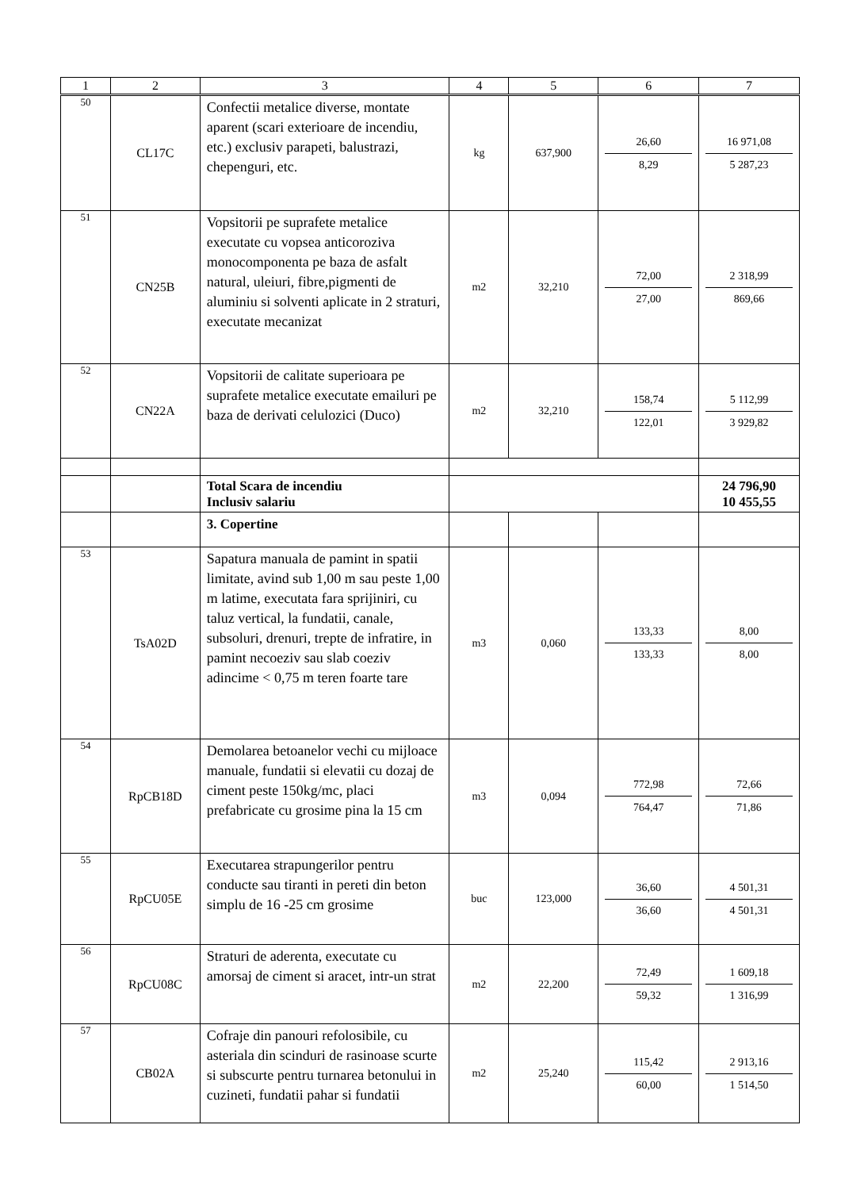| 1 | 2 | 3 | 4 | 5 | 6 | 7 |
| --- | --- | --- | --- | --- | --- | --- |
| 50 | CL17C | Confectii metalice diverse, montate aparent (scari exterioare de incendiu, etc.) exclusiv parapeti, balustrazi, chepenguri, etc. | kg | 637,900 | 26,60 8,29 | 16 971,08 5 287,23 |
| 51 | CN25B | Vopsitorii pe suprafete metalice executate cu vopsea anticoroziva monocomponenta pe baza de asfalt natural, uleiuri, fibre,pigmenti de aluminiu si solventi aplicate in 2 straturi, executate mecanizat | m2 | 32,210 | 72,00 27,00 | 2 318,99 869,66 |
| 52 | CN22A | Vopsitorii de calitate superioara pe suprafete metalice executate emailuri pe baza de derivati celulozici (Duco) | m2 | 32,210 | 158,74 122,01 | 5 112,99 3 929,82 |
| | | Total Scara de incendiu Inclusiv salariu | | | | 24 796,90 10 455,55 |
| | | 3. Copertine | | | | |
| 53 | TsA02D | Sapatura manuala de pamint in spatii limitate, avind sub 1,00 m sau peste 1,00 m latime, executata fara sprijiniri, cu taluz vertical, la fundatii, canale, subsoluri, drenuri, trepte de infratire, in pamint necoeziv sau slab coeziv adincime < 0,75 m teren foarte tare | m3 | 0,060 | 133,33 133,33 | 8,00 8,00 |
| 54 | RpCB18D | Demolarea betoanelor vechi cu mijloace manuale, fundatii si elevatii cu dozaj de ciment peste 150kg/mc, placi prefabricate cu grosime pina la 15 cm | m3 | 0,094 | 772,98 764,47 | 72,66 71,86 |
| 55 | RpCU05E | Executarea strapungerilor pentru conducte sau tiranti in pereti din beton simplu de 16 -25 cm grosime | buc | 123,000 | 36,60 36,60 | 4 501,31 4 501,31 |
| 56 | RpCU08C | Straturi de aderenta, executate cu amorsaj de ciment si aracet, intr-un strat | m2 | 22,200 | 72,49 59,32 | 1 609,18 1 316,99 |
| 57 | CB02A | Cofraje din panouri refolosibile, cu asteriala din scinduri de rasinoase scurte si subscurte pentru turnarea betonului in cuzineti, fundatii pahar si fundatii | m2 | 25,240 | 115,42 60,00 | 2 913,16 1 514,50 |